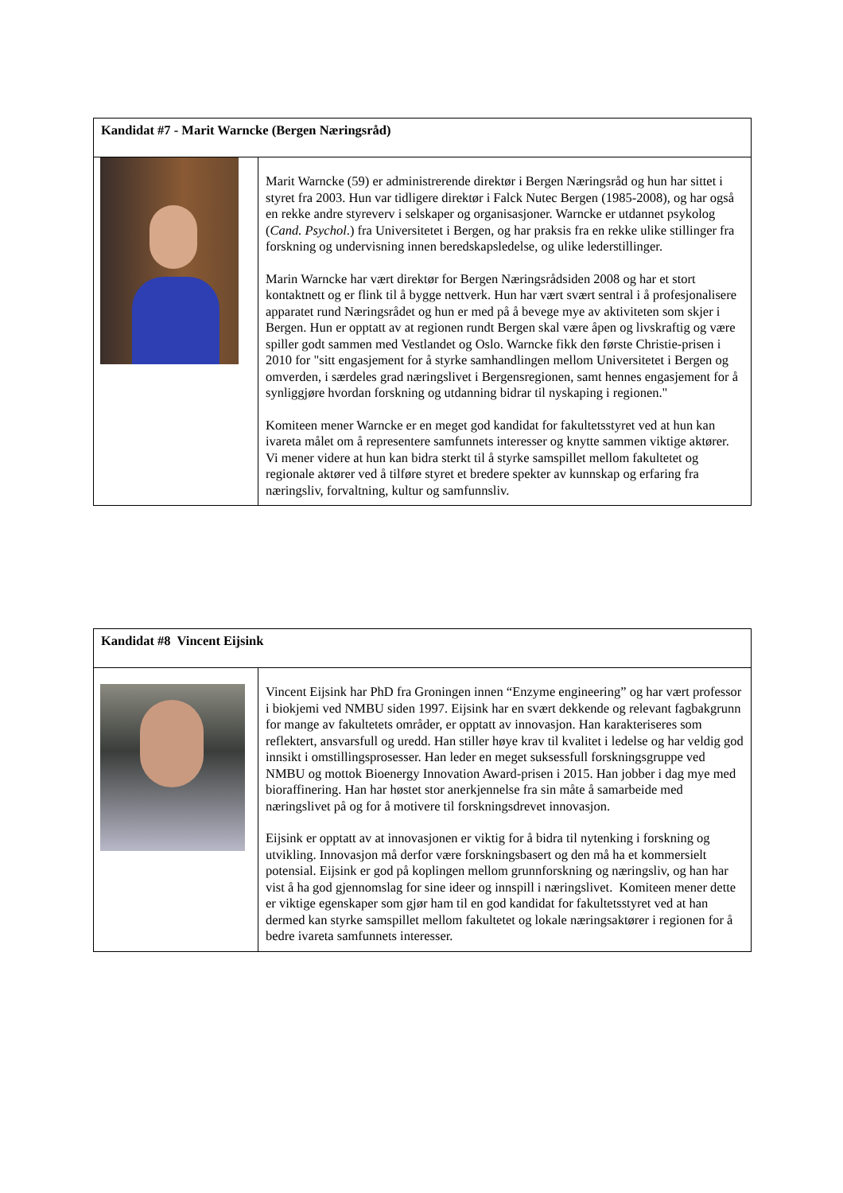| Kandidat #7 - Marit Warncke (Bergen Næringsråd) | |
| | Marit Warncke (59) er administrerende direktør i Bergen Næringsråd og hun har sittet i styret fra 2003. Hun var tidligere direktør i Falck Nutec Bergen (1985-2008), og har også en rekke andre styreverv i selskaper og organisasjoner. Warncke er utdannet psykolog ( Cand. Psychol .) fra Universitetet i Bergen, og har praksis fra en rekke ulike stillinger fra forskning og undervisning innen beredskapsledelse, og ulike lederstillinger. Marin Warncke har vært direktør for Bergen Næringsrådsiden 2008 og har et stort kontaktnett og er flink til å bygge nettverk. Hun har vært svært sentral i å profesjonalisere apparatet rund Næringsrådet og hun er med på å bevege mye av aktiviteten som skjer i Bergen. Hun er opptatt av at regionen rundt Bergen skal være åpen og livskraftig og være spiller godt sammen med Vestlandet og Oslo. Warncke fikk den første Christie-prisen i 2010 for "sitt engasjement for å styrke samhandlingen mellom Universitetet i Bergen og omverden, i særdeles grad næringslivet i Bergensregionen, samt hennes engasjement for å synliggjøre hvordan forskning og utdanning bidrar til nyskaping i regionen." Komiteen mener Warncke er en meget god kandidat for fakultetsstyret ved at hun kan ivareta målet om å representere samfunnets interesser og knytte sammen viktige aktører. Vi mener videre at hun kan bidra sterkt til å styrke samspillet mellom fakultetet og regionale aktører ved å tilføre styret et bredere spekter av kunnskap og erfaring fra næringsliv, forvaltning, kultur og samfunnsliv. |
| Kandidat #8 Vincent Eijsink | |
| | Vincent Eijsink har PhD fra Groningen innen “Enzyme engineering” og har vært professor i biokjemi ved NMBU siden 1997. Eijsink har en svært dekkende og relevant fagbakgrunn for mange av fakultetets områder, er opptatt av innovasjon. Han karakteriseres som reflektert, ansvarsfull og uredd. Han stiller høye krav til kvalitet i ledelse og har veldig god innsikt i omstillingsprosesser. Han leder en meget suksessfull forskningsgruppe ved NMBU og mottok Bioenergy Innovation Award-prisen i 2015. Han jobber i dag mye med bioraffinering. Han har høstet stor anerkjennelse fra sin måte å samarbeide med næringslivet på og for å motivere til forskningsdrevet innovasjon. Eijsink er opptatt av at innovasjonen er viktig for å bidra til nytenking i forskning og utvikling. Innovasjon må derfor være forskningsbasert og den må ha et kommersielt potensial. Eijsink er god på koplingen mellom grunnforskning og næringsliv, og han har vist å ha god gjennomslag for sine ideer og innspill i næringslivet. Komiteen mener dette er viktige egenskaper som gjør ham til en god kandidat for fakultetsstyret ved at han dermed kan styrke samspillet mellom fakultetet og lokale næringsaktører i regionen for å bedre ivareta samfunnets interesser. |